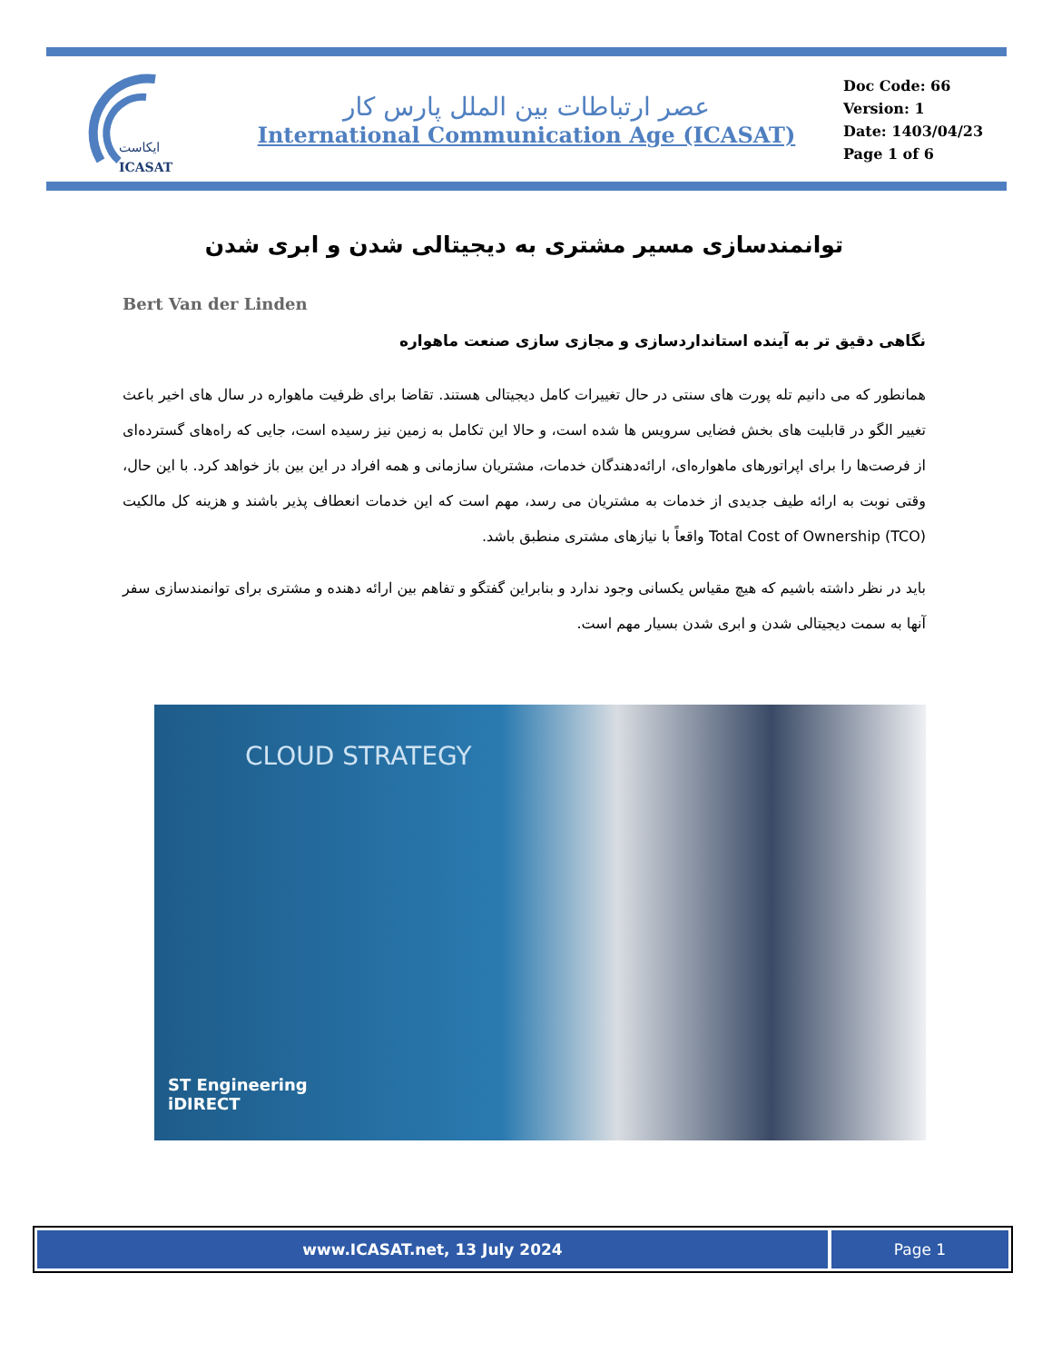ایکاست
ICASAT
عصر ارتباطات بین الملل پارس کار
International Communication Age (ICASAT)
Doc Code: 66
Version: 1
Date: 1403/04/23
Page 1 of 6
توانمندسازی مسیر مشتری به دیجیتالی شدن و ابری شدن
Bert Van der Linden
نگاهی دقیق تر به آینده استانداردسازی و مجازی سازی صنعت ماهواره
همانطور که می دانیم تله پورت های سنتی در حال تغییرات کامل دیجیتالی هستند. تقاضا برای ظرفیت ماهواره در سال های اخیر باعث تغییر الگو در قابلیت های بخش فضایی سرویس ها شده است، و حالا این تکامل به زمین نیز رسیده است، جایی که راه‌های گسترده‌ای از فرصت‌ها را برای اپراتورهای ماهواره‌ای، ارائه‌دهندگان خدمات، مشتریان سازمانی و همه افراد در این بین باز خواهد کرد. با این حال، وقتی نوبت به ارائه طیف جدیدی از خدمات به مشتریان می رسد، مهم است که این خدمات انعطاف پذیر باشند و هزینه کل مالکیت Total Cost of Ownership (TCO) واقعاً با نیازهای مشتری منطبق باشد.
باید در نظر داشته باشیم که هیچ مقیاس یکسانی وجود ندارد و بنابراین گفتگو و تفاهم بین ارائه دهنده و مشتری برای توانمندسازی سفر آنها به سمت دیجیتالی شدن و ابری شدن بسیار مهم است.
CLOUD STRATEGY
ST Engineering
iDIRECT
www.ICASAT.net, 13 July 2024 Page 1